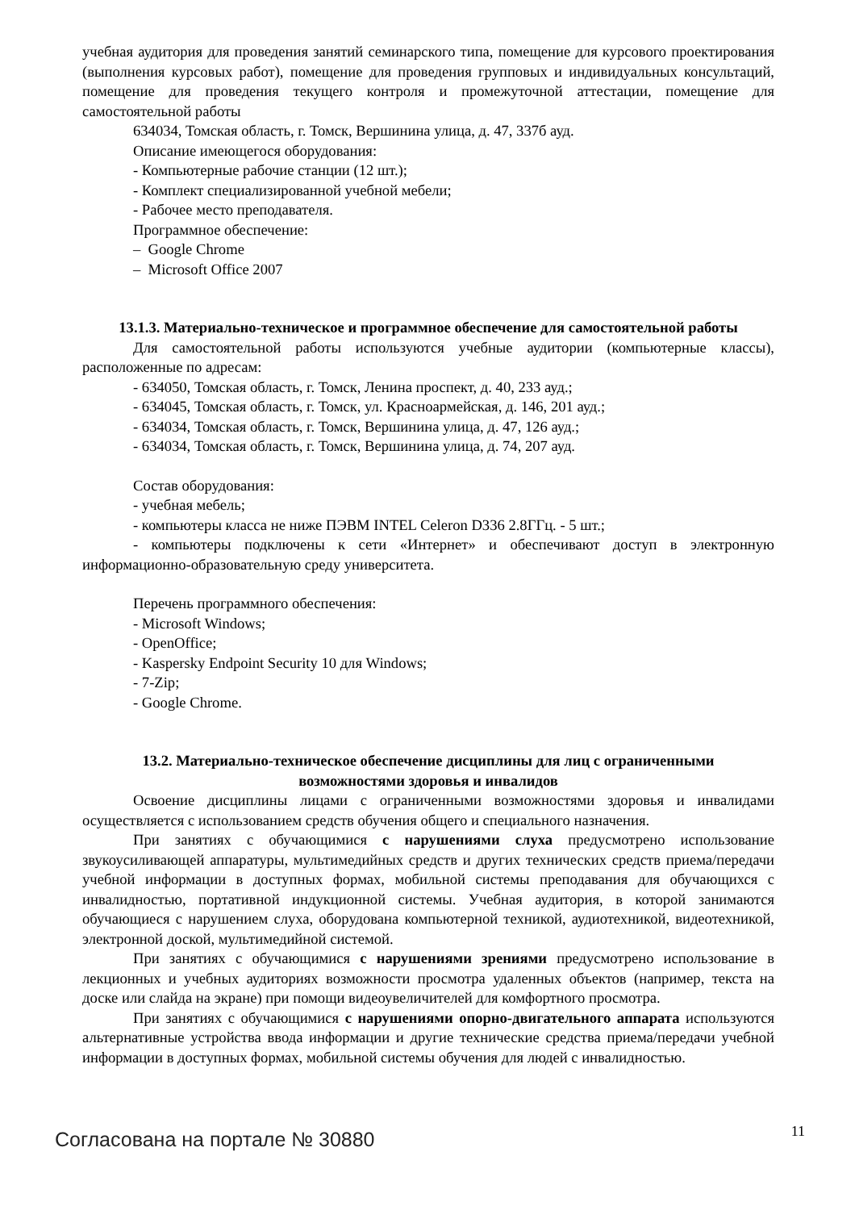учебная аудитория для проведения занятий семинарского типа, помещение для курсового проектирования (выполнения курсовых работ), помещение для проведения групповых и индивидуальных консультаций, помещение для проведения текущего контроля и промежуточной аттестации, помещение для самостоятельной работы
634034, Томская область, г. Томск, Вершинина улица, д. 47, 337б ауд.
Описание имеющегося оборудования:
- Компьютерные рабочие станции (12 шт.);
- Комплект специализированной учебной мебели;
- Рабочее место преподавателя.
Программное обеспечение:
– Google Chrome
– Microsoft Office 2007
13.1.3. Материально-техническое и программное обеспечение для самостоятельной работы
Для самостоятельной работы используются учебные аудитории (компьютерные классы), расположенные по адресам:
- 634050, Томская область, г. Томск, Ленина проспект, д. 40, 233 ауд.;
- 634045, Томская область, г. Томск, ул. Красноармейская, д. 146, 201 ауд.;
- 634034, Томская область, г. Томск, Вершинина улица, д. 47, 126 ауд.;
- 634034, Томская область, г. Томск, Вершинина улица, д. 74, 207 ауд.
Состав оборудования:
- учебная мебель;
- компьютеры класса не ниже ПЭВМ INTEL Celeron D336 2.8ГГц. - 5 шт.;
- компьютеры подключены к сети «Интернет» и обеспечивают доступ в электронную информационно-образовательную среду университета.
Перечень программного обеспечения:
- Microsoft Windows;
- OpenOffice;
- Kaspersky Endpoint Security 10 для Windows;
- 7-Zip;
- Google Chrome.
13.2. Материально-техническое обеспечение дисциплины для лиц с ограниченными
возможностями здоровья и инвалидов
Освоение дисциплины лицами с ограниченными возможностями здоровья и инвалидами осуществляется с использованием средств обучения общего и специального назначения.
При занятиях с обучающимися с нарушениями слуха предусмотрено использование звукоусиливающей аппаратуры, мультимедийных средств и других технических средств приема/передачи учебной информации в доступных формах, мобильной системы преподавания для обучающихся с инвалидностью, портативной индукционной системы. Учебная аудитория, в которой занимаются обучающиеся с нарушением слуха, оборудована компьютерной техникой, аудиотехникой, видеотехникой, электронной доской, мультимедийной системой.
При занятиях с обучающимися с нарушениями зрениями предусмотрено использование в лекционных и учебных аудиториях возможности просмотра удаленных объектов (например, текста на доске или слайда на экране) при помощи видеоувеличителей для комфортного просмотра.
При занятиях с обучающимися с нарушениями опорно-двигательного аппарата используются альтернативные устройства ввода информации и другие технические средства приема/передачи учебной информации в доступных формах, мобильной системы обучения для людей с инвалидностью.
Согласована на портале № 30880 11